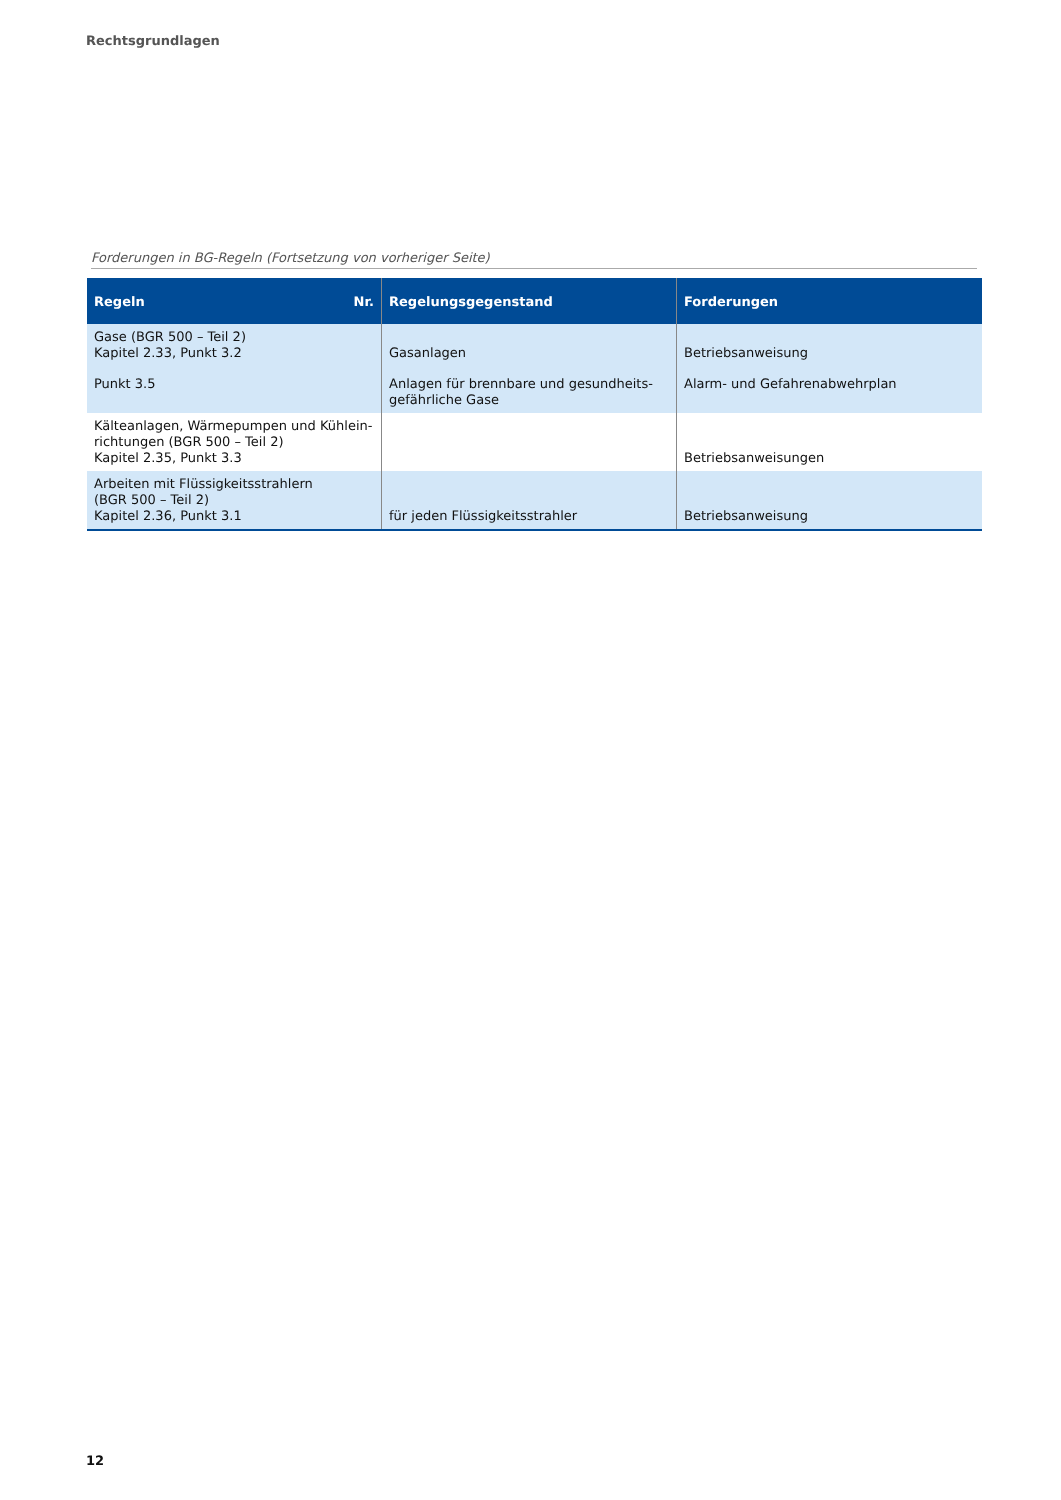Rechtsgrundlagen
Forderungen in BG-Regeln (Fortsetzung von vorheriger Seite)
| Regeln Nr. | Regelungsgegenstand | Forderungen |
| --- | --- | --- |
| Gase (BGR 500 – Teil 2) Kapitel 2.33, Punkt 3.2 | Gasanlagen | Betriebsanweisung |
| Punkt 3.5 | Anlagen für brennbare und gesundheits- gefährliche Gase | Alarm- und Gefahrenabwehrplan |
| Kälteanlagen, Wärmepumpen und Kühlein- richtungen (BGR 500 – Teil 2) Kapitel 2.35, Punkt 3.3 | | Betriebsanweisungen |
| Arbeiten mit Flüssigkeitsstrahlern (BGR 500 – Teil 2) Kapitel 2.36, Punkt 3.1 | für jeden Flüssigkeitsstrahler | Betriebsanweisung |
12